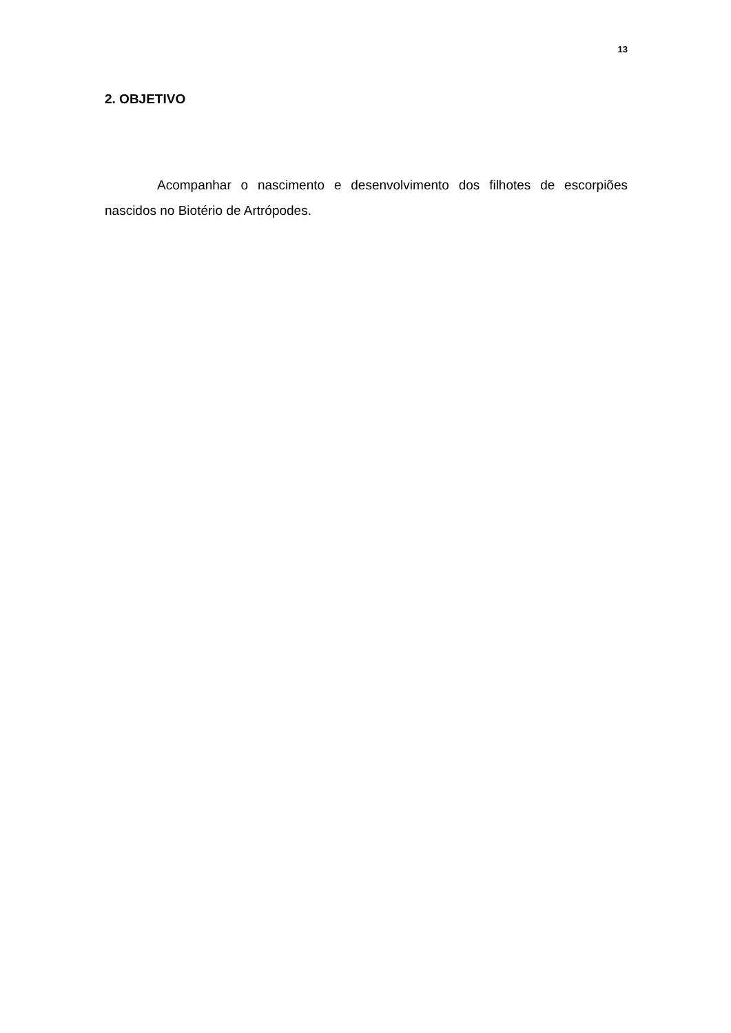13
2. OBJETIVO
Acompanhar o nascimento e desenvolvimento dos filhotes de escorpiões nascidos no Biotério de Artrópodes.